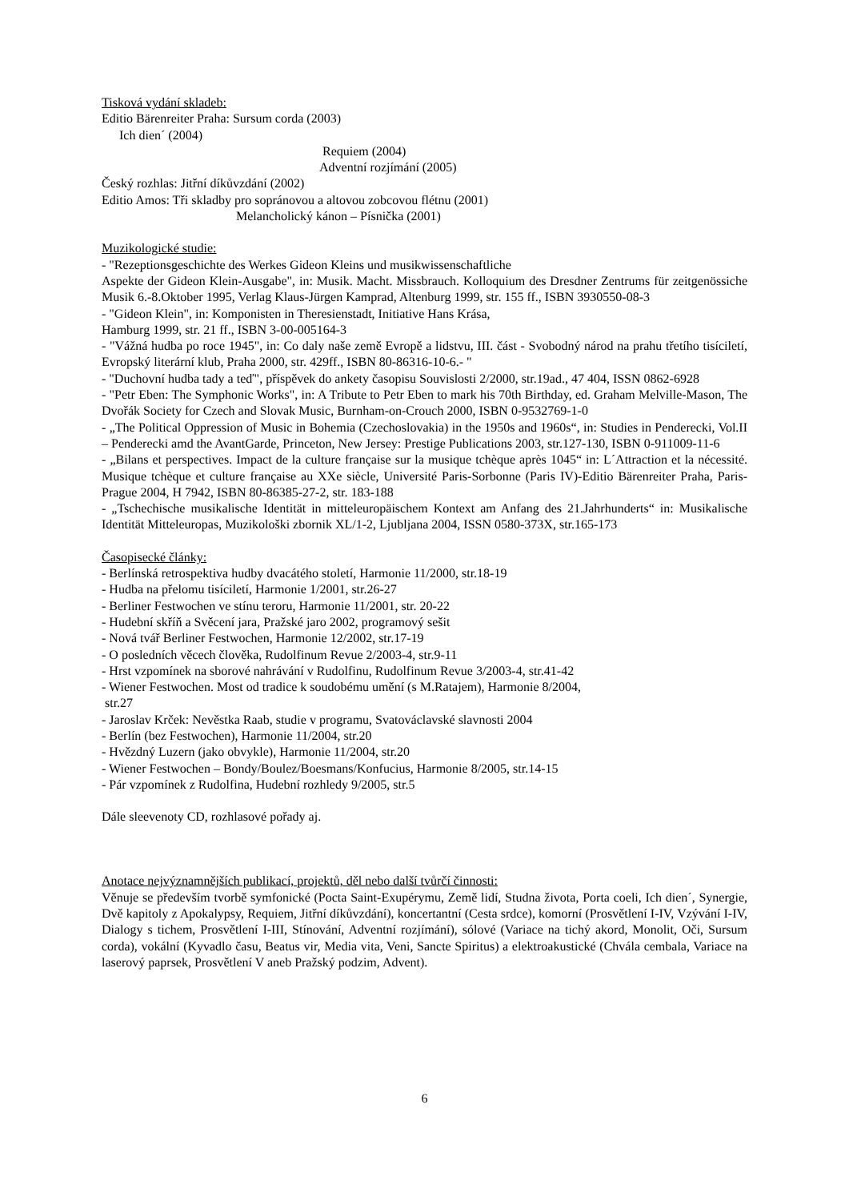Tisková vydání skladeb:
Editio Bärenreiter Praha: Sursum corda (2003)
Ich dien´ (2004)
Requiem (2004)
Adventní rozjímání (2005)
Český rozhlas: Jitřní díkůvzdání (2002)
Editio Amos: Tři skladby pro sopránovou a altovou zobcovou flétnu (2001)
Melancholický kánon – Písnička (2001)
Muzikologické studie:
- "Rezeptionsgeschichte des Werkes Gideon Kleins und musikwissenschaftliche
Aspekte der Gideon Klein-Ausgabe", in: Musik. Macht. Missbrauch. Kolloquium des Dresdner Zentrums für zeitgenössiche Musik 6.-8.Oktober 1995, Verlag Klaus-Jürgen Kamprad, Altenburg 1999, str. 155 ff., ISBN 3930550-08-3
- "Gideon Klein", in: Komponisten in Theresienstadt, Initiative Hans Krása,
Hamburg 1999, str. 21 ff., ISBN 3-00-005164-3
- "Vážná hudba po roce 1945", in: Co daly naše země Evropě a lidstvu, III. část - Svobodný národ na prahu třetího tisíciletí, Evropský literární klub, Praha 2000, str. 429ff., ISBN 80-86316-10-6.- "
- "Duchovní hudba tady a teď", příspěvek do ankety časopisu Souvislosti 2/2000, str.19ad., 47 404, ISSN 0862-6928
- "Petr Eben: The Symphonic Works", in: A Tribute to Petr Eben to mark his 70th Birthday, ed. Graham Melville-Mason, The Dvořák Society for Czech and Slovak Music, Burnham-on-Crouch 2000, ISBN 0-9532769-1-0
- „The Political Oppression of Music in Bohemia (Czechoslovakia) in the 1950s and 1960s“, in: Studies in Penderecki, Vol.II – Penderecki amd the AvantGarde, Princeton, New Jersey: Prestige Publications 2003, str.127-130, ISBN 0-911009-11-6
- „Bilans et perspectives. Impact de la culture française sur la musique tchèque après 1045“ in: L´Attraction et la nécessité. Musique tchèque et culture française au XXe siècle, Université Paris-Sorbonne (Paris IV)-Editio Bärenreiter Praha, Paris-Prague 2004, H 7942, ISBN 80-86385-27-2, str. 183-188
- „Tschechische musikalische Identität in mitteleuropäischem Kontext am Anfang des 21.Jahrhunderts“ in: Musikalische Identität Mitteleuropas, Muzikološki zbornik XL/1-2, Ljubljana 2004, ISSN 0580-373X, str.165-173
Časopisecké články:
- Berlínská retrospektiva hudby dvacátého století, Harmonie 11/2000, str.18-19
- Hudba na přelomu tisíciletí, Harmonie 1/2001, str.26-27
- Berliner Festwochen ve stínu teroru, Harmonie 11/2001, str. 20-22
- Hudební skříň a Svěcení jara, Pražské jaro 2002, programový sešit
- Nová tvář Berliner Festwochen, Harmonie 12/2002, str.17-19
- O posledních věcech člověka, Rudolfinum Revue 2/2003-4, str.9-11
- Hrst vzpomínek na sborové nahrávání v Rudolfinu, Rudolfinum Revue 3/2003-4, str.41-42
- Wiener Festwochen. Most od tradice k soudobému umění (s M.Ratajem), Harmonie 8/2004,
str.27
- Jaroslav Krček: Nevěstka Raab, studie v programu, Svatováclavské slavnosti 2004
- Berlín (bez Festwochen), Harmonie 11/2004, str.20
- Hvězdný Luzern (jako obvykle), Harmonie 11/2004, str.20
- Wiener Festwochen – Bondy/Boulez/Boesmans/Konfucius, Harmonie 8/2005, str.14-15
- Pár vzpomínek z Rudolfina, Hudební rozhledy 9/2005, str.5
Dále sleevenoty CD, rozhlasové pořady aj.
Anotace nejvýznamnějších publikací, projektů, děl nebo další tvůrčí činnosti:
Věnuje se především tvorbě symfonické (Pocta Saint-Exupérymu, Země lidí, Studna života, Porta coeli, Ich dien´, Synergie, Dvě kapitoly z Apokalypsy, Requiem, Jitřní díkůvzdání), koncertantní (Cesta srdce), komorní (Prosvětlení I-IV, Vzývání I-IV, Dialogy s tichem, Prosvětlení I-III, Stínování, Adventní rozjímání), sólové (Variace na tichý akord, Monolit, Oči, Sursum corda), vokální (Kyvadlo času, Beatus vir, Media vita, Veni, Sancte Spiritus) a elektroakustické (Chvála cembala, Variace na laserový paprsek, Prosvětlení V aneb Pražský podzim, Advent).
6